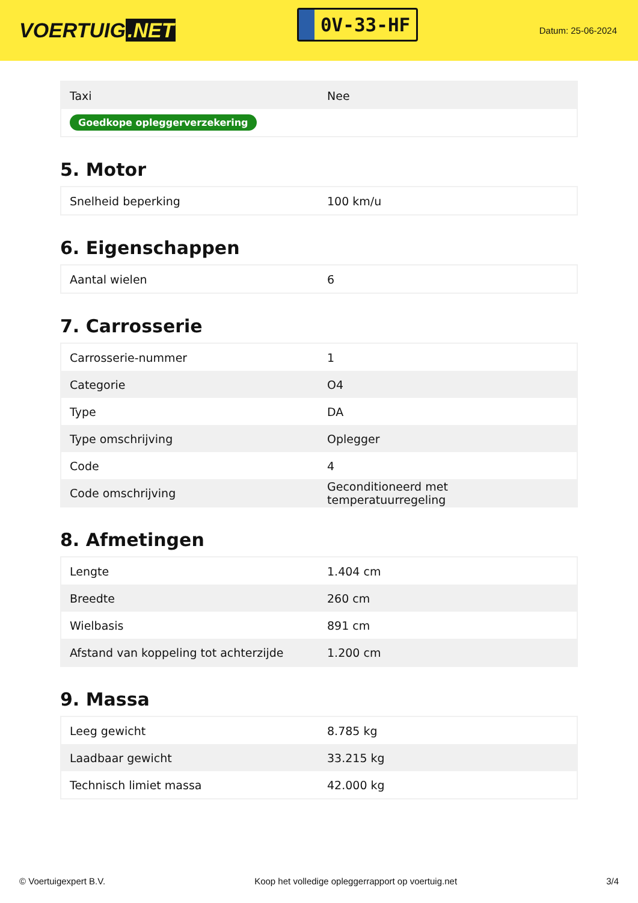VOERTUIG.NET
0V-33-HF
Datum: 25-06-2024
| Taxi | Nee |
| Goedkope opleggerverzekering | |
5. Motor
| Snelheid beperking | 100 km/u |
6. Eigenschappen
| Aantal wielen | 6 |
7. Carrosserie
| Carrosserie-nummer | 1 |
| Categorie | O4 |
| Type | DA |
| Type omschrijving | Oplegger |
| Code | 4 |
| Code omschrijving | Geconditioneerd met temperatuurregeling |
8. Afmetingen
| Lengte | 1.404 cm |
| Breedte | 260 cm |
| Wielbasis | 891 cm |
| Afstand van koppeling tot achterzijde | 1.200 cm |
9. Massa
| Leeg gewicht | 8.785 kg |
| Laadbaar gewicht | 33.215 kg |
| Technisch limiet massa | 42.000 kg |
© Voertuigexpert B.V. Koop het volledige opleggerrapport op voertuig.net 3/4